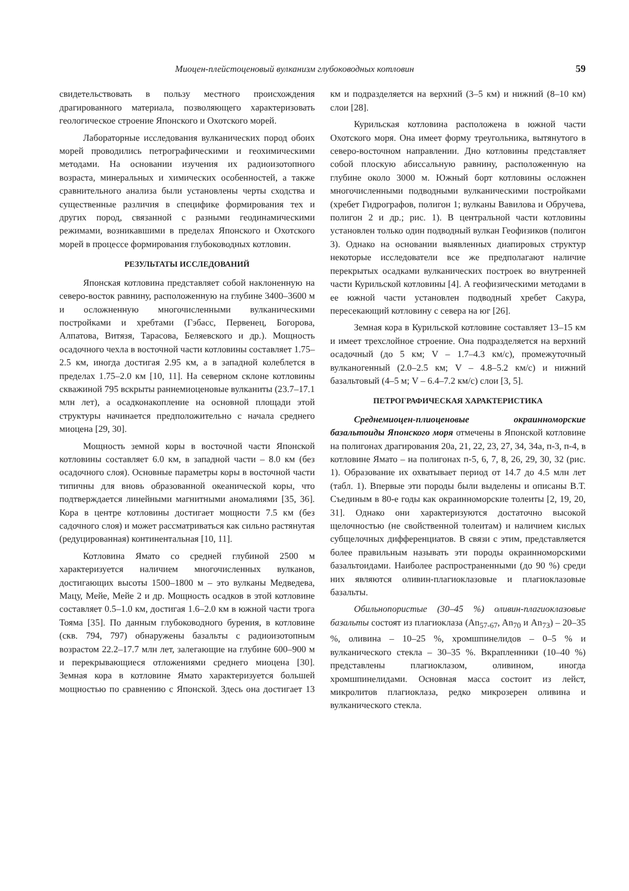Миоцен-плейстоценовый вулканизм глубоководных котловин 59
свидетельствовать в пользу местного происхождения драгированного материала, позволяющего характеризовать геологическое строение Японского и Охотского морей.
Лабораторные исследования вулканических пород обоих морей проводились петрографическими и геохимическими методами. На основании изучения их радиоизотопного возраста, минеральных и химических особенностей, а также сравнительного анализа были установлены черты сходства и существенные различия в специфике формирования тех и других пород, связанной с разными геодинамическими режимами, возникавшими в пределах Японского и Охотского морей в процессе формирования глубоководных котловин.
РЕЗУЛЬТАТЫ ИССЛЕДОВАНИЙ
Японская котловина представляет собой наклоненную на северо-восток равнину, расположенную на глубине 3400–3600 м и осложненную многочисленными вулканическими постройками и хребтами (Гэбасс, Первенец, Богорова, Алпатова, Витязя, Тарасова, Беляевского и др.). Мощность осадочного чехла в восточной части котловины составляет 1.75–2.5 км, иногда достигая 2.95 км, а в западной колеблется в пределах 1.75–2.0 км [10, 11]. На северном склоне котловины скважиной 795 вскрыты раннемиоценовые вулканиты (23.7–17.1 млн лет), а осадконакопление на основной площади этой структуры начинается предположительно с начала среднего миоцена [29, 30].
Мощность земной коры в восточной части Японской котловины составляет 6.0 км, в западной части – 8.0 км (без осадочного слоя). Основные параметры коры в восточной части типичны для вновь образованной океанической коры, что подтверждается линейными магнитными аномалиями [35, 36]. Кора в центре котловины достигает мощности 7.5 км (без садочного слоя) и может рассматриваться как сильно растянутая (редуцированная) континентальная [10, 11].
Котловина Ямато со средней глубиной 2500 м характеризуется наличием многочисленных вулканов, достигающих высоты 1500–1800 м – это вулканы Медведева, Мацу, Мейе, Мейе 2 и др. Мощность осадков в этой котловине составляет 0.5–1.0 км, достигая 1.6–2.0 км в южной части трога Тояма [35]. По данным глубоководного бурения, в котловине (скв. 794, 797) обнаружены базальты с радиоизотопным возрастом 22.2–17.7 млн лет, залегающие на глубине 600–900 м и перекрывающиеся отложениями среднего миоцена [30]. Земная кора в котловине Ямато характеризуется большей мощностью по сравнению с Японской. Здесь она достигает 13 км и подразделяется на верхний (3–5 км) и нижний (8–10 км) слои [28].
Курильская котловина расположена в южной части Охотского моря. Она имеет форму треугольника, вытянутого в северо-восточном направлении. Дно котловины представляет собой плоскую абиссальную равнину, расположенную на глубине около 3000 м. Южный борт котловины осложнен многочисленными подводными вулканическими постройками (хребет Гидрографов, полигон 1; вулканы Вавилова и Обручева, полигон 2 и др.; рис. 1). В центральной части котловины установлен только один подводный вулкан Геофизиков (полигон 3). Однако на основании выявленных диапировых структур некоторые исследователи все же предполагают наличие перекрытых осадками вулканических построек во внутренней части Курильской котловины [4]. А геофизическими методами в ее южной части установлен подводный хребет Сакура, пересекающий котловину с севера на юг [26].
Земная кора в Курильской котловине составляет 13–15 км и имеет трехслойное строение. Она подразделяется на верхний осадочный (до 5 км; V – 1.7–4.3 км/с), промежуточный вулканогенный (2.0–2.5 км; V – 4.8–5.2 км/с) и нижний базальтовый (4–5 м; V – 6.4–7.2 км/с) слои [3, 5].
ПЕТРОГРАФИЧЕСКАЯ ХАРАКТЕРИСТИКА
Среднемиоцен-плиоценовые окраинноморские базальтоиды Японского моря отмечены в Японской котловине на полигонах драгирования 20а, 21, 22, 23, 27, 34, 34а, п-3, п-4, в котловине Ямато – на полигонах п-5, 6, 7, 8, 26, 29, 30, 32 (рис. 1). Образование их охватывает период от 14.7 до 4.5 млн лет (табл. 1). Впервые эти породы были выделены и описаны В.Т. Съединым в 80-е годы как окраинноморские толеиты [2, 19, 20, 31]. Однако они характеризуются достаточно высокой щелочностью (не свойственной толеитам) и наличием кислых субщелочных дифференциатов. В связи с этим, представляется более правильным называть эти породы окраинноморскими базальтоидами. Наиболее распространенными (до 90 %) среди них являются оливин-плагиоклазовые и плагиоклазовые базальты.
Обильнопористые (30–45 %) оливин-плагиоклазовые базальты состоят из плагиоклаза (An<sub>57-67</sub>, An<sub>70</sub> и An<sub>73</sub>) – 20–35 %, оливина – 10–25 %, хромшпинелидов – 0–5 % и вулканического стекла – 30–35 %. Вкрапленники (10–40 %) представлены плагиоклазом, оливином, иногда хромшпинелидами. Основная масса состоит из лейст, микролитов плагиоклаза, редко микрозерен оливина и вулканического стекла.